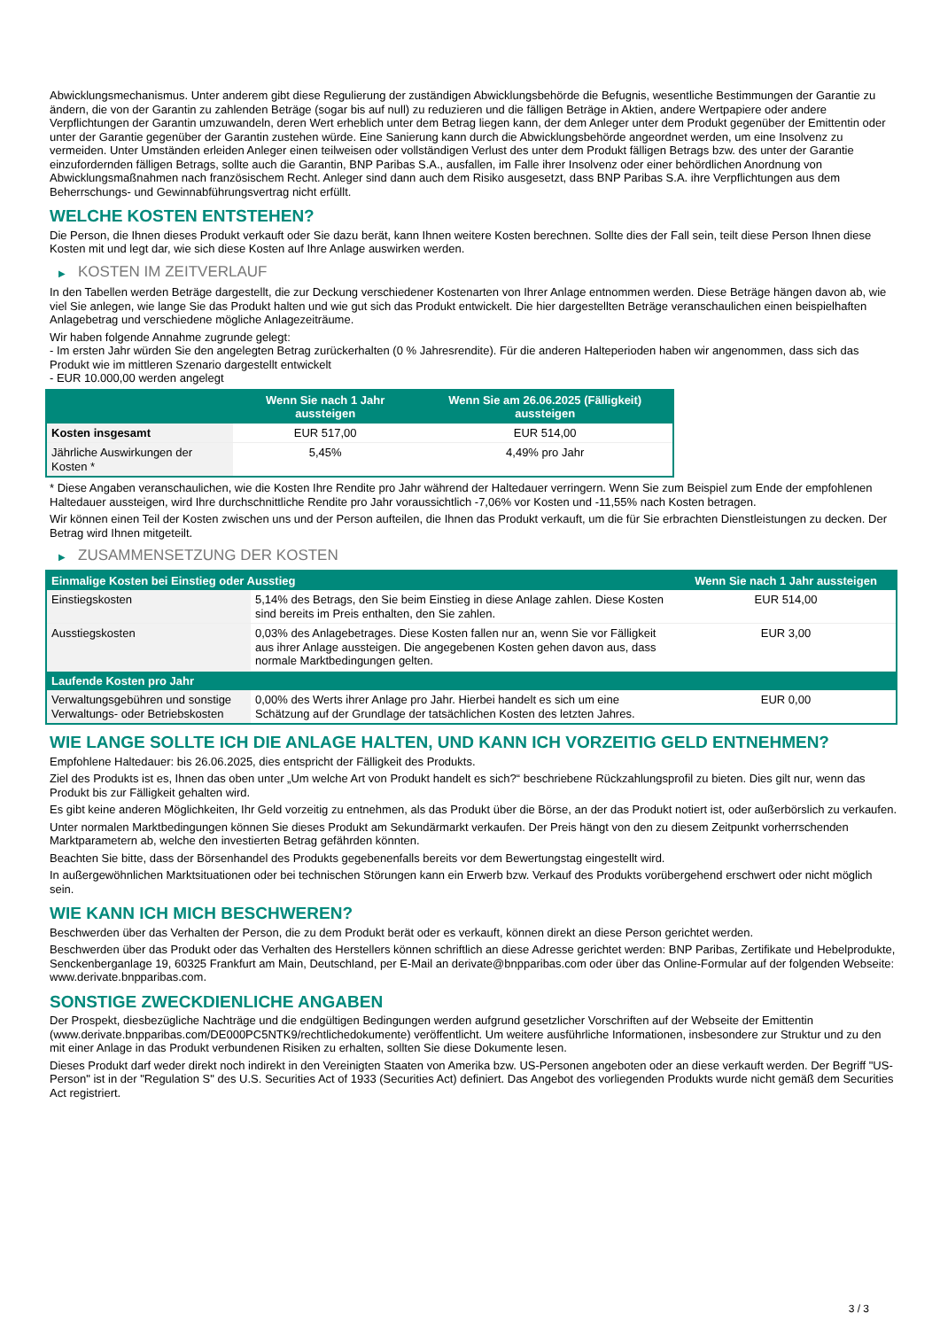Abwicklungsmechanismus. Unter anderem gibt diese Regulierung der zuständigen Abwicklungsbehörde die Befugnis, wesentliche Bestimmungen der Garantie zu ändern, die von der Garantin zu zahlenden Beträge (sogar bis auf null) zu reduzieren und die fälligen Beträge in Aktien, andere Wertpapiere oder andere Verpflichtungen der Garantin umzuwandeln, deren Wert erheblich unter dem Betrag liegen kann, der dem Anleger unter dem Produkt gegenüber der Emittentin oder unter der Garantie gegenüber der Garantin zustehen würde. Eine Sanierung kann durch die Abwicklungsbehörde angeordnet werden, um eine Insolvenz zu vermeiden. Unter Umständen erleiden Anleger einen teilweisen oder vollständigen Verlust des unter dem Produkt fälligen Betrags bzw. des unter der Garantie einzufordernden fälligen Betrags, sollte auch die Garantin, BNP Paribas S.A., ausfallen, im Falle ihrer Insolvenz oder einer behördlichen Anordnung von Abwicklungsmaßnahmen nach französischem Recht. Anleger sind dann auch dem Risiko ausgesetzt, dass BNP Paribas S.A. ihre Verpflichtungen aus dem Beherrschungs- und Gewinnabführungsvertrag nicht erfüllt.
WELCHE KOSTEN ENTSTEHEN?
Die Person, die Ihnen dieses Produkt verkauft oder Sie dazu berät, kann Ihnen weitere Kosten berechnen. Sollte dies der Fall sein, teilt diese Person Ihnen diese Kosten mit und legt dar, wie sich diese Kosten auf Ihre Anlage auswirken werden.
▶ KOSTEN IM ZEITVERLAUF
In den Tabellen werden Beträge dargestellt, die zur Deckung verschiedener Kostenarten von Ihrer Anlage entnommen werden. Diese Beträge hängen davon ab, wie viel Sie anlegen, wie lange Sie das Produkt halten und wie gut sich das Produkt entwickelt. Die hier dargestellten Beträge veranschaulichen einen beispielhaften Anlagebetrag und verschiedene mögliche Anlagezeiträume.
Wir haben folgende Annahme zugrunde gelegt:
- Im ersten Jahr würden Sie den angelegten Betrag zurückerhalten (0 % Jahresrendite). Für die anderen Halteperioden haben wir angenommen, dass sich das Produkt wie im mittleren Szenario dargestellt entwickelt
- EUR 10.000,00 werden angelegt
| | Wenn Sie nach 1 Jahr aussteigen | Wenn Sie am 26.06.2025 (Fälligkeit) aussteigen |
| --- | --- | --- |
| Kosten insgesamt | EUR 517,00 | EUR 514,00 |
| Jährliche Auswirkungen der Kosten * | 5,45% | 4,49% pro Jahr |
* Diese Angaben veranschaulichen, wie die Kosten Ihre Rendite pro Jahr während der Haltedauer verringern. Wenn Sie zum Beispiel zum Ende der empfohlenen Haltedauer aussteigen, wird Ihre durchschnittliche Rendite pro Jahr voraussichtlich -7,06% vor Kosten und -11,55% nach Kosten betragen.
Wir können einen Teil der Kosten zwischen uns und der Person aufteilen, die Ihnen das Produkt verkauft, um die für Sie erbrachten Dienstleistungen zu decken. Der Betrag wird Ihnen mitgeteilt.
▶ ZUSAMMENSETZUNG DER KOSTEN
| Einmalige Kosten bei Einstieg oder Ausstieg | | Wenn Sie nach 1 Jahr aussteigen |
| --- | --- | --- |
| Einstiegskosten | 5,14% des Betrags, den Sie beim Einstieg in diese Anlage zahlen. Diese Kosten sind bereits im Preis enthalten, den Sie zahlen. | EUR 514,00 |
| Ausstiegskosten | 0,03% des Anlagebetrages. Diese Kosten fallen nur an, wenn Sie vor Fälligkeit aus ihrer Anlage aussteigen. Die angegebenen Kosten gehen davon aus, dass normale Marktbedingungen gelten. | EUR 3,00 |
| Laufende Kosten pro Jahr | | |
| Verwaltungsgebühren und sonstige Verwaltungs- oder Betriebskosten | 0,00% des Werts ihrer Anlage pro Jahr. Hierbei handelt es sich um eine Schätzung auf der Grundlage der tatsächlichen Kosten des letzten Jahres. | EUR 0,00 |
WIE LANGE SOLLTE ICH DIE ANLAGE HALTEN, UND KANN ICH VORZEITIG GELD ENTNEHMEN?
Empfohlene Haltedauer: bis 26.06.2025, dies entspricht der Fälligkeit des Produkts.
Ziel des Produkts ist es, Ihnen das oben unter „Um welche Art von Produkt handelt es sich?“ beschriebene Rückzahlungsprofil zu bieten. Dies gilt nur, wenn das Produkt bis zur Fälligkeit gehalten wird.
Es gibt keine anderen Möglichkeiten, Ihr Geld vorzeitig zu entnehmen, als das Produkt über die Börse, an der das Produkt notiert ist, oder außerbörslich zu verkaufen.
Unter normalen Marktbedingungen können Sie dieses Produkt am Sekundärmarkt verkaufen. Der Preis hängt von den zu diesem Zeitpunkt vorherrschenden Marktparametern ab, welche den investierten Betrag gefährden könnten.
Beachten Sie bitte, dass der Börsenhandel des Produkts gegebenenfalls bereits vor dem Bewertungstag eingestellt wird.
In außergewöhnlichen Marktsituationen oder bei technischen Störungen kann ein Erwerb bzw. Verkauf des Produkts vorübergehend erschwert oder nicht möglich sein.
WIE KANN ICH MICH BESCHWEREN?
Beschwerden über das Verhalten der Person, die zu dem Produkt berät oder es verkauft, können direkt an diese Person gerichtet werden.
Beschwerden über das Produkt oder das Verhalten des Herstellers können schriftlich an diese Adresse gerichtet werden: BNP Paribas, Zertifikate und Hebelprodukte, Senckenberganlage 19, 60325 Frankfurt am Main, Deutschland, per E-Mail an derivate@bnpparibas.com oder über das Online-Formular auf der folgenden Webseite: www.derivate.bnpparibas.com.
SONSTIGE ZWECKDIENLICHE ANGABEN
Der Prospekt, diesbezügliche Nachträge und die endgültigen Bedingungen werden aufgrund gesetzlicher Vorschriften auf der Webseite der Emittentin (www.derivate.bnpparibas.com/DE000PC5NTK9/rechtlichedokumente) veröffentlicht. Um weitere ausführliche Informationen, insbesondere zur Struktur und zu den mit einer Anlage in das Produkt verbundenen Risiken zu erhalten, sollten Sie diese Dokumente lesen.
Dieses Produkt darf weder direkt noch indirekt in den Vereinigten Staaten von Amerika bzw. US-Personen angeboten oder an diese verkauft werden. Der Begriff "US-Person" ist in der "Regulation S" des U.S. Securities Act of 1933 (Securities Act) definiert. Das Angebot des vorliegenden Produkts wurde nicht gemäß dem Securities Act registriert.
3 / 3